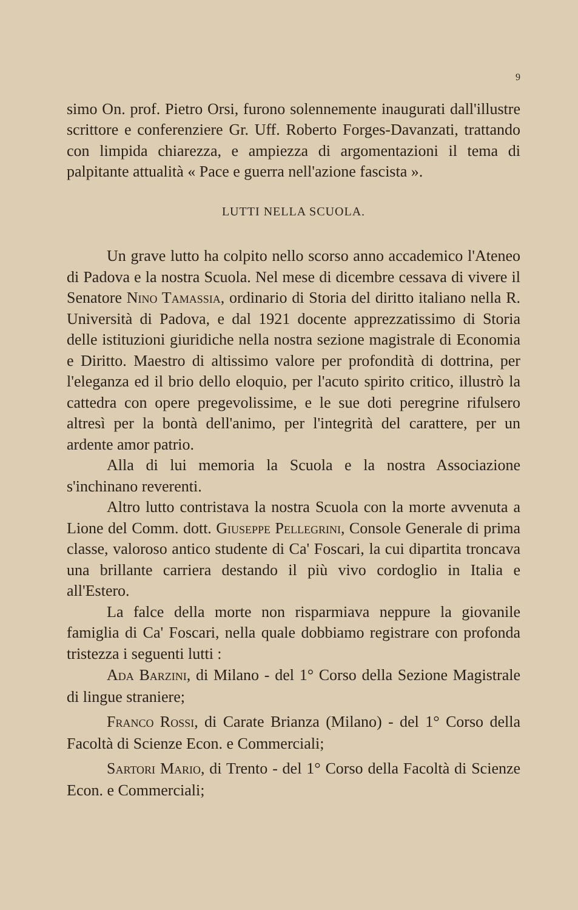9
simo On. prof. Pietro Orsi, furono solennemente inaugurati dall'illustre scrittore e conferenziere Gr. Uff. Roberto Forges-Davanzati, trattando con limpida chiarezza, e ampiezza di argomentazioni il tema di palpitante attualità « Pace e guerra nell'azione fascista ».
LUTTI NELLA SCUOLA.
Un grave lutto ha colpito nello scorso anno accademico l'Ateneo di Padova e la nostra Scuola. Nel mese di dicembre cessava di vivere il Senatore Nino Tamassia, ordinario di Storia del diritto italiano nella R. Università di Padova, e dal 1921 docente apprezzatissimo di Storia delle istituzioni giuridiche nella nostra sezione magistrale di Economia e Diritto. Maestro di altissimo valore per profondità di dottrina, per l'eleganza ed il brio dello eloquio, per l'acuto spirito critico, illustrò la cattedra con opere pregevolissime, e le sue doti peregrine rifulsero altresì per la bontà dell'animo, per l'integrità del carattere, per un ardente amor patrio.
Alla di lui memoria la Scuola e la nostra Associazione s'inchinano reverenti.
Altro lutto contristava la nostra Scuola con la morte avvenuta a Lione del Comm. dott. Giuseppe Pellegrini, Console Generale di prima classe, valoroso antico studente di Ca' Foscari, la cui dipartita troncava una brillante carriera destando il più vivo cordoglio in Italia e all'Estero.
La falce della morte non risparmiava neppure la giovanile famiglia di Ca' Foscari, nella quale dobbiamo registrare con profonda tristezza i seguenti lutti :
Ada Barzini, di Milano - del 1° Corso della Sezione Magistrale di lingue straniere;
Franco Rossi, di Carate Brianza (Milano) - del 1° Corso della Facoltà di Scienze Econ. e Commerciali;
Sartori Mario, di Trento - del 1° Corso della Facoltà di Scienze Econ. e Commerciali;